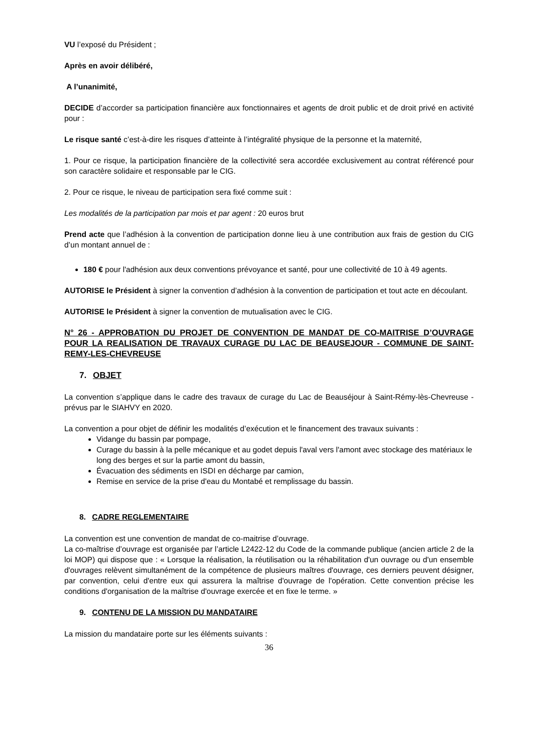VU l’exposé du Président ;
Après en avoir délibéré,
A l’unanimité,
DECIDE d’accorder sa participation financière aux fonctionnaires et agents de droit public et de droit privé en activité pour :
Le risque santé c’est-à-dire les risques d’atteinte à l’intégralité physique de la personne et la maternité,
1. Pour ce risque, la participation financière de la collectivité sera accordée exclusivement au contrat référencé pour son caractère solidaire et responsable par le CIG.
2. Pour ce risque, le niveau de participation sera fixé comme suit :
Les modalités de la participation par mois et par agent : 20 euros brut
Prend acte que l’adhésion à la convention de participation donne lieu à une contribution aux frais de gestion du CIG d’un montant annuel de :
180 € pour l'adhésion aux deux conventions prévoyance et santé, pour une collectivité de 10 à 49 agents.
AUTORISE le Président à signer la convention d’adhésion à la convention de participation et tout acte en découlant.
AUTORISE le Président à signer la convention de mutualisation avec le CIG.
N° 26 - APPROBATION DU PROJET DE CONVENTION DE MANDAT DE CO-MAITRISE D’OUVRAGE POUR LA REALISATION DE TRAVAUX CURAGE DU LAC DE BEAUSEJOUR - COMMUNE DE SAINT-REMY-LES-CHEVREUSE
7. OBJET
La convention s’applique dans le cadre des travaux de curage du Lac de Beauséjour à Saint-Rémy-lès-Chevreuse - prévus par le SIAHVY en 2020.
La convention a pour objet de définir les modalités d’exécution et le financement des travaux suivants :
Vidange du bassin par pompage,
Curage du bassin à la pelle mécanique et au godet depuis l'aval vers l'amont avec stockage des matériaux le long des berges et sur la partie amont du bassin,
Évacuation des sédiments en ISDI en décharge par camion,
Remise en service de la prise d'eau du Montabé et remplissage du bassin.
8. CADRE REGLEMENTAIRE
La convention est une convention de mandat de co-maitrise d’ouvrage.
La co-maîtrise d’ouvrage est organisée par l’article L2422-12 du Code de la commande publique (ancien article 2 de la loi MOP) qui dispose que : « Lorsque la réalisation, la réutilisation ou la réhabilitation d'un ouvrage ou d'un ensemble d'ouvrages relèvent simultanément de la compétence de plusieurs maîtres d'ouvrage, ces derniers peuvent désigner, par convention, celui d'entre eux qui assurera la maîtrise d'ouvrage de l'opération. Cette convention précise les conditions d'organisation de la maîtrise d'ouvrage exercée et en fixe le terme. »
9. CONTENU DE LA MISSION DU MANDATAIRE
La mission du mandataire porte sur les éléments suivants :
36